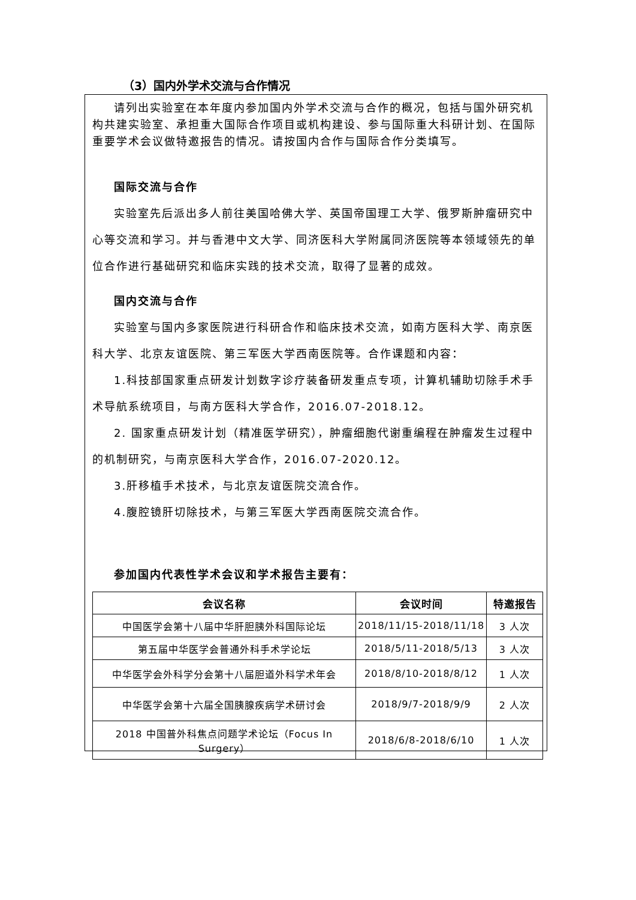（3）国内外学术交流与合作情况
请列出实验室在本年度内参加国内外学术交流与合作的概况，包括与国外研究机构共建实验室、承担重大国际合作项目或机构建设、参与国际重大科研计划、在国际重要学术会议做特邀报告的情况。请按国内合作与国际合作分类填写。
国际交流与合作
实验室先后派出多人前往美国哈佛大学、英国帝国理工大学、俄罗斯肿瘤研究中心等交流和学习。并与香港中文大学、同济医科大学附属同济医院等本领域领先的单位合作进行基础研究和临床实践的技术交流，取得了显著的成效。
国内交流与合作
实验室与国内多家医院进行科研合作和临床技术交流，如南方医科大学、南京医科大学、北京友谊医院、第三军医大学西南医院等。合作课题和内容：
1.科技部国家重点研发计划数字诊疗装备研发重点专项，计算机辅助切除手术手术导航系统项目，与南方医科大学合作，2016.07-2018.12。
2. 国家重点研发计划（精准医学研究），肿瘤细胞代谢重编程在肿瘤发生过程中的机制研究，与南京医科大学合作，2016.07-2020.12。
3.肝移植手术技术，与北京友谊医院交流合作。
4.腹腔镜肝切除技术，与第三军医大学西南医院交流合作。
参加国内代表性学术会议和学术报告主要有：
| 会议名称 | 会议时间 | 特邀报告 |
| --- | --- | --- |
| 中国医学会第十八届中华肝胆胰外科国际论坛 | 2018/11/15-2018/11/18 | 3 人次 |
| 第五届中华医学会普通外科手术学论坛 | 2018/5/11-2018/5/13 | 3 人次 |
| 中华医学会外科学分会第十八届胆道外科学术年会 | 2018/8/10-2018/8/12 | 1 人次 |
| 中华医学会第十六届全国胰腺疾病学术研讨会 | 2018/9/7-2018/9/9 | 2 人次 |
| 2018 中国普外科焦点问题学术论坛（Focus In Surgery） | 2018/6/8-2018/6/10 | 1 人次 |